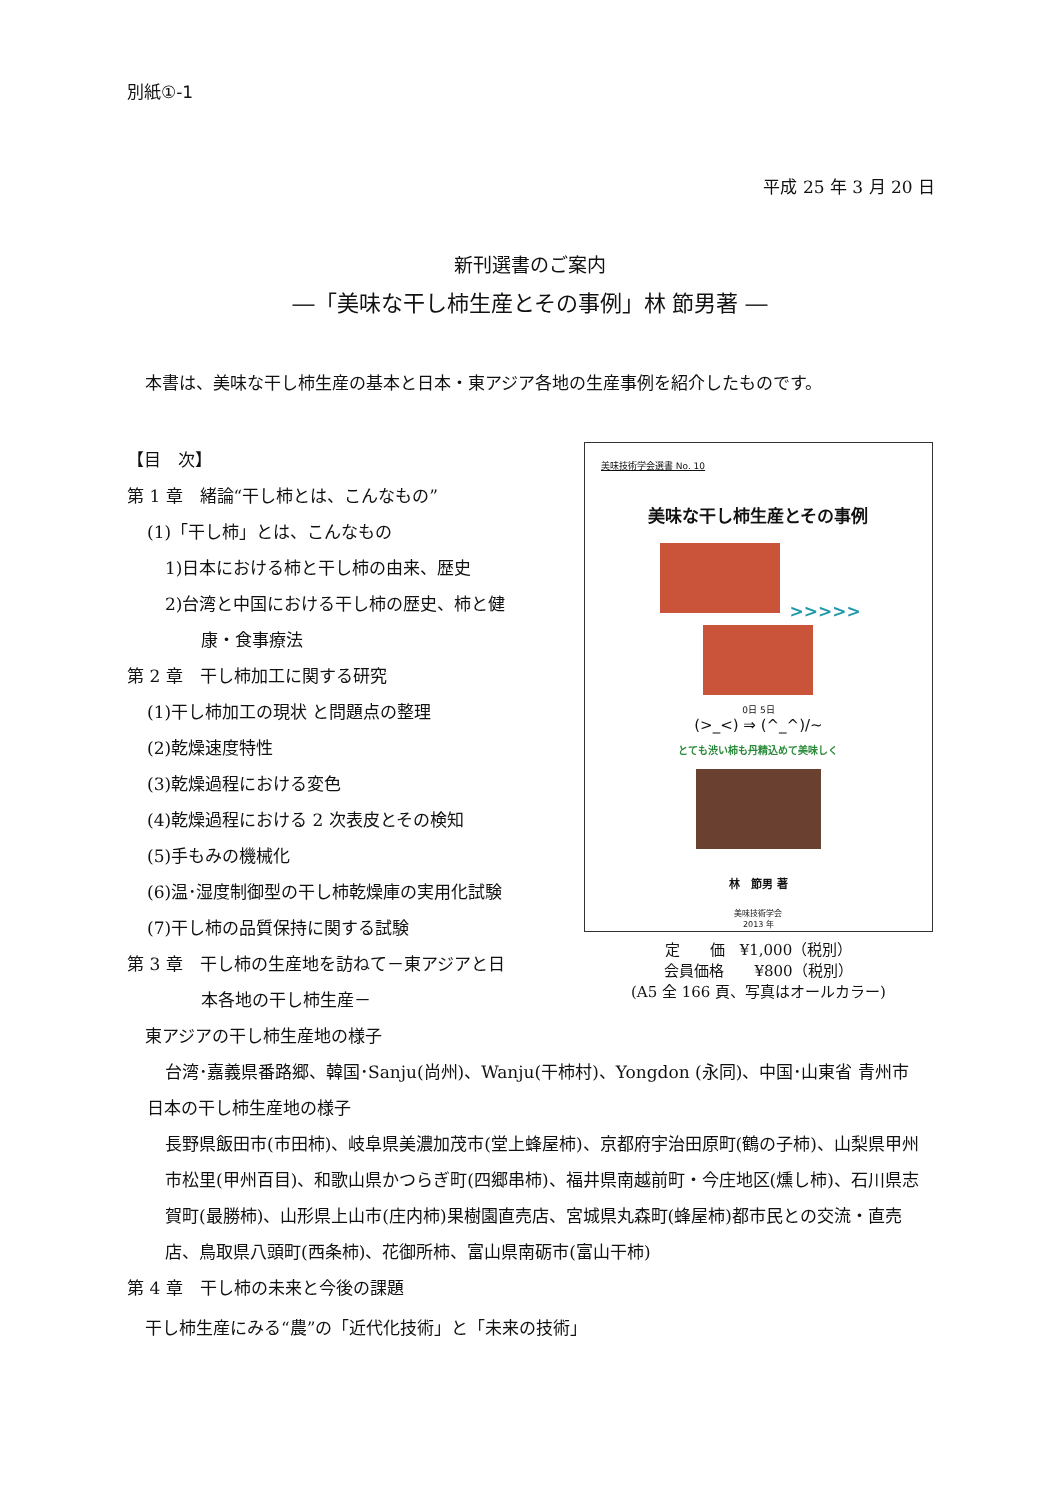別紙①-1
平成 25 年 3 月 20 日
新刊選書のご案内
―「美味な干し柿生産とその事例」林 節男著 ―
本書は、美味な干し柿生産の基本と日本・東アジア各地の生産事例を紹介したものです。
【目　次】
第 1 章　緒論“干し柿とは、こんなもの”
(1)「干し柿」とは、こんなもの
1)日本における柿と干し柿の由来、歴史
2)台湾と中国における干し柿の歴史、柿と健
康・食事療法
第 2 章　干し柿加工に関する研究
(1)干し柿加工の現状 と問題点の整理
(2)乾燥速度特性
(3)乾燥過程における変色
(4)乾燥過程における 2 次表皮とその検知
(5)手もみの機械化
(6)温･湿度制御型の干し柿乾燥庫の実用化試験
(7)干し柿の品質保持に関する試験
第 3 章　干し柿の生産地を訪ねて－東アジアと日
本各地の干し柿生産－
美味技術学会選書 No. 10
美味な干し柿生産とその事例
>>>>>
0日 5日
(>_<) ⇒ (^_^)/~
とても渋い柿も丹精込めて美味しく
林　節男 著
美味技術学会
2013 年
定　　価　¥1,000（税別）
会員価格　　¥800（税別）
(A5 全 166 頁、写真はオールカラー)
東アジアの干し柿生産地の様子
台湾･嘉義県番路郷、韓国･Sanju(尚州)、Wanju(干柿村)、Yongdon (永同)、中国･山東省 青州市
日本の干し柿生産地の様子
長野県飯田市(市田柿)、岐阜県美濃加茂市(堂上蜂屋柿)、京都府宇治田原町(鶴の子柿)、山梨県甲州市松里(甲州百目)、和歌山県かつらぎ町(四郷串柿)、福井県南越前町・今庄地区(燻し柿)、石川県志賀町(最勝柿)、山形県上山市(庄内柿)果樹園直売店、宮城県丸森町(蜂屋柿)都市民との交流・直売店、鳥取県八頭町(西条柿)、花御所柿、富山県南砺市(富山干柿)
第 4 章　干し柿の未来と今後の課題
干し柿生産にみる“農”の「近代化技術」と「未来の技術」